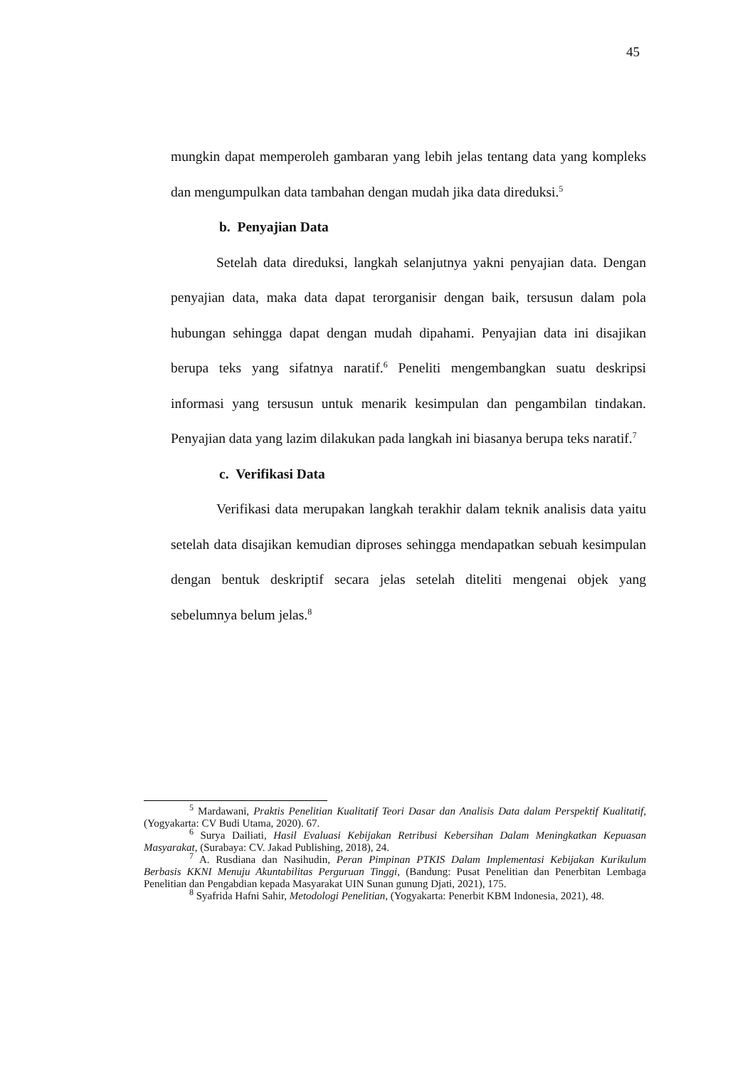45
mungkin dapat memperoleh gambaran yang lebih jelas tentang data yang kompleks dan mengumpulkan data tambahan dengan mudah jika data direduksi.<sup>5</sup>
b. Penyajian Data
Setelah data direduksi, langkah selanjutnya yakni penyajian data. Dengan penyajian data, maka data dapat terorganisir dengan baik, tersusun dalam pola hubungan sehingga dapat dengan mudah dipahami. Penyajian data ini disajikan berupa teks yang sifatnya naratif.<sup>6</sup> Peneliti mengembangkan suatu deskripsi informasi yang tersusun untuk menarik kesimpulan dan pengambilan tindakan. Penyajian data yang lazim dilakukan pada langkah ini biasanya berupa teks naratif.<sup>7</sup>
c. Verifikasi Data
Verifikasi data merupakan langkah terakhir dalam teknik analisis data yaitu setelah data disajikan kemudian diproses sehingga mendapatkan sebuah kesimpulan dengan bentuk deskriptif secara jelas setelah diteliti mengenai objek yang sebelumnya belum jelas.<sup>8</sup>
<sup>5</sup> Mardawani, Praktis Penelitian Kualitatif Teori Dasar dan Analisis Data dalam Perspektif Kualitatif, (Yogyakarta: CV Budi Utama, 2020). 67.
<sup>6</sup> Surya Dailiati, Hasil Evaluasi Kebijakan Retribusi Kebersihan Dalam Meningkatkan Kepuasan Masyarakat, (Surabaya: CV. Jakad Publishing, 2018), 24.
<sup>7</sup> A. Rusdiana dan Nasihudin, Peran Pimpinan PTKIS Dalam Implementasi Kebijakan Kurikulum Berbasis KKNI Menuju Akuntabilitas Perguruan Tinggi, (Bandung: Pusat Penelitian dan Penerbitan Lembaga Penelitian dan Pengabdian kepada Masyarakat UIN Sunan gunung Djati, 2021), 175.
<sup>8</sup> Syafrida Hafni Sahir, Metodologi Penelitian, (Yogyakarta: Penerbit KBM Indonesia, 2021), 48.